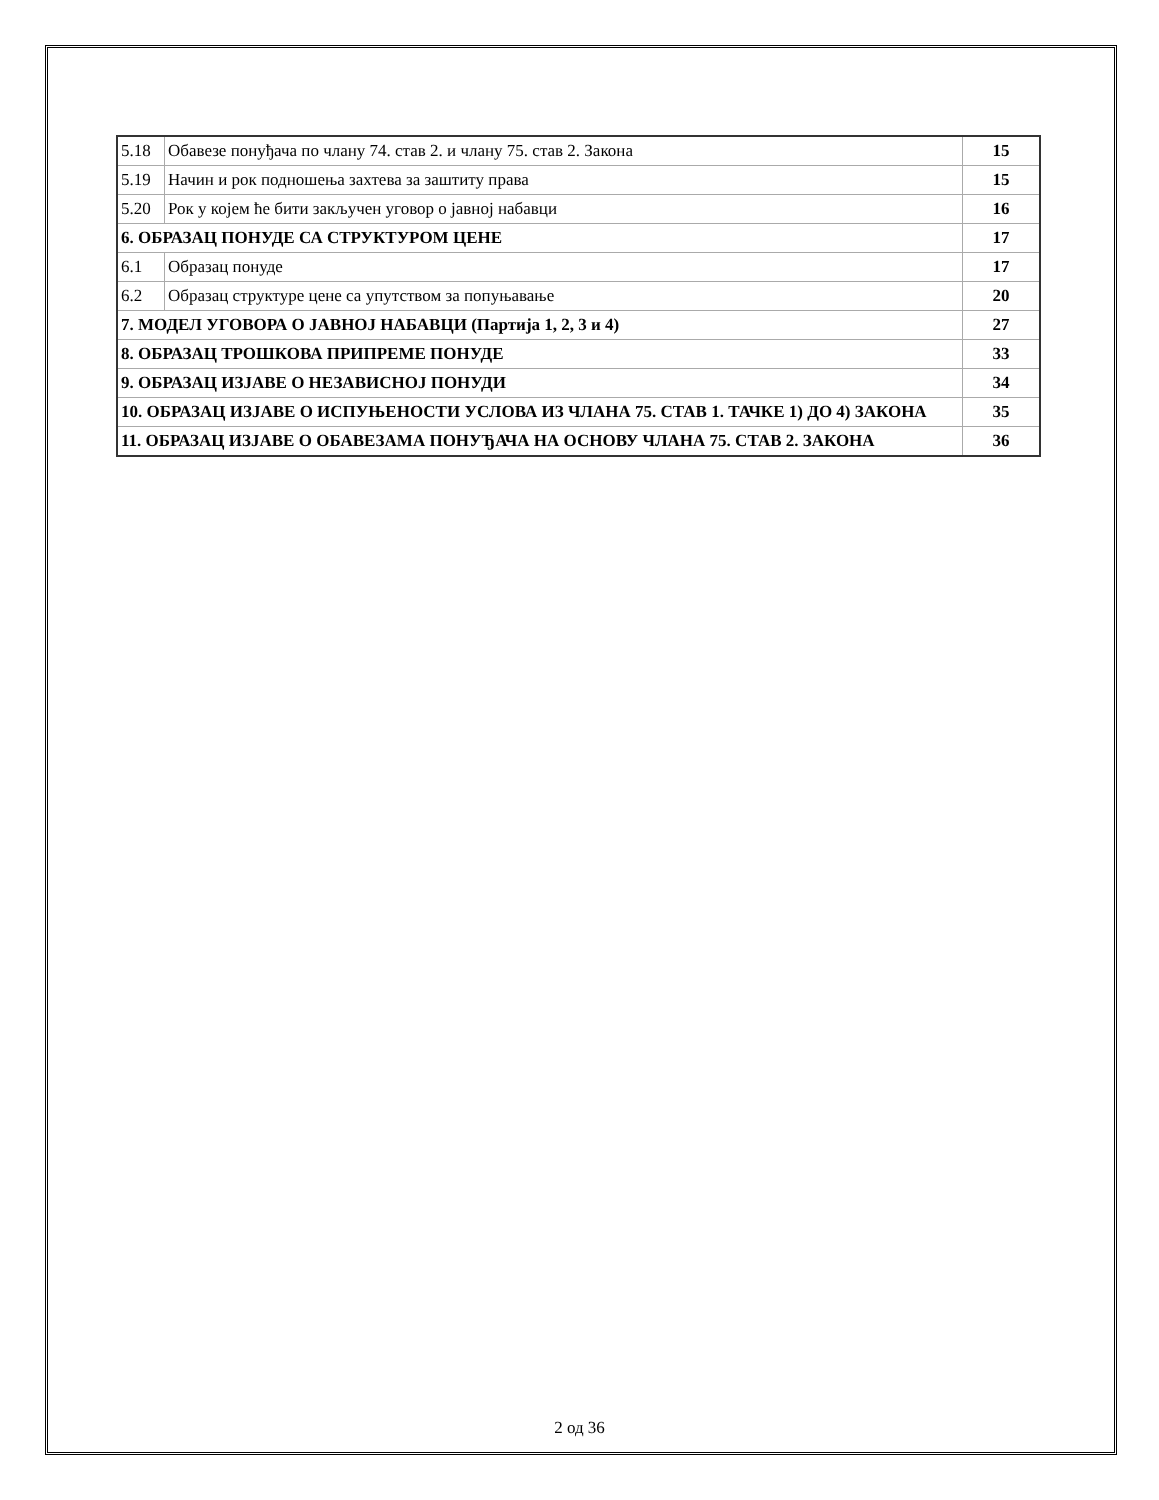| 5.18 | Обавезе понуђача по члану 74. став 2. и члану 75. став 2. Закона | 15 |
| 5.19 | Начин и рок подношења захтева за заштиту права | 15 |
| 5.20 | Рок у којем ће бити закључен уговор о јавној набавци | 16 |
| 6. ОБРАЗАЦ ПОНУДЕ СА СТРУКТУРОМ ЦЕНЕ | | 17 |
| 6.1 | Образац понуде | 17 |
| 6.2 | Образац структуре цене са упутством за попуњавање | 20 |
| 7. МОДЕЛ УГОВОРА О ЈАВНОЈ НАБАВЦИ (Партија 1, 2, 3 и 4) | | 27 |
| 8. ОБРАЗАЦ ТРОШКОВА ПРИПРЕМЕ ПОНУДЕ | | 33 |
| 9. ОБРАЗАЦ ИЗЈАВЕ О НЕЗАВИСНОЈ ПОНУДИ | | 34 |
| 10. ОБРАЗАЦ ИЗЈАВЕ О ИСПУЊЕНОСТИ УСЛОВА ИЗ ЧЛАНА 75. СТАВ 1. ТАЧКЕ 1) ДО 4) ЗАКОНА | | 35 |
| 11. ОБРАЗАЦ ИЗЈАВЕ О ОБАВЕЗАМА ПОНУЂАЧА НА ОСНОВУ ЧЛАНА 75. СТАВ 2. ЗАКОНА | | 36 |
2 од 36